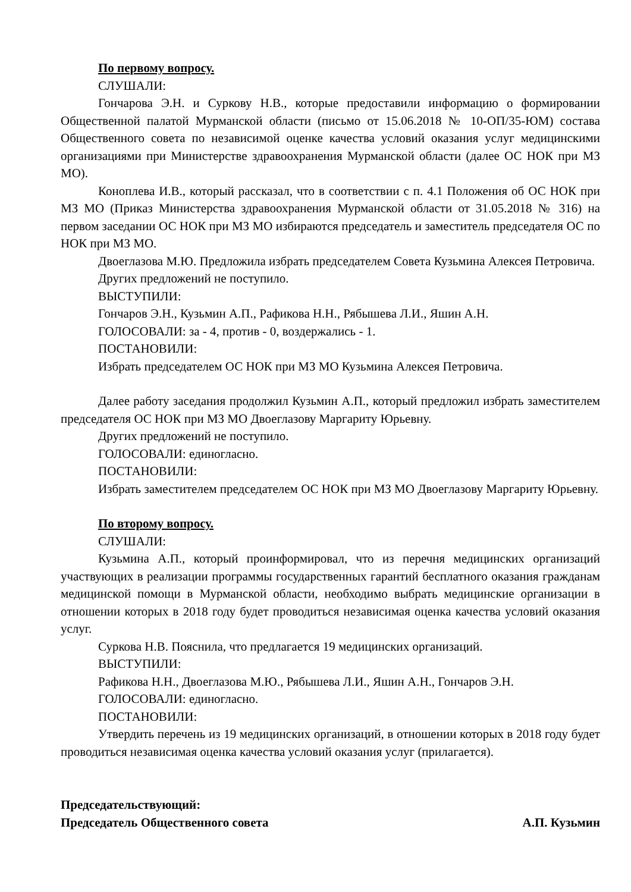По первому вопросу.
СЛУШАЛИ:
Гончарова Э.Н. и Суркову Н.В., которые предоставили информацию о формировании Общественной палатой Мурманской области (письмо от 15.06.2018 № 10-ОП/35-ЮМ) состава Общественного совета по независимой оценке качества условий оказания услуг медицинскими организациями при Министерстве здравоохранения Мурманской области (далее ОС НОК при МЗ МО).
Коноплева И.В., который рассказал, что в соответствии с п. 4.1 Положения об ОС НОК при МЗ МО (Приказ Министерства здравоохранения Мурманской области от 31.05.2018 № 316) на первом заседании ОС НОК при МЗ МО избираются председатель и заместитель председателя ОС по НОК при МЗ МО.
Двоеглазова М.Ю. Предложила избрать председателем Совета Кузьмина Алексея Петровича.
Других предложений не поступило.
ВЫСТУПИЛИ:
Гончаров Э.Н., Кузьмин А.П., Рафикова Н.Н., Рябышева Л.И., Яшин А.Н.
ГОЛОСОВАЛИ: за - 4, против - 0, воздержались - 1.
ПОСТАНОВИЛИ:
Избрать председателем ОС НОК при МЗ МО Кузьмина Алексея Петровича.
Далее работу заседания продолжил Кузьмин А.П., который предложил избрать заместителем председателя ОС НОК при МЗ МО Двоеглазову Маргариту Юрьевну.
Других предложений не поступило.
ГОЛОСОВАЛИ: единогласно.
ПОСТАНОВИЛИ:
Избрать заместителем председателем ОС НОК при МЗ МО Двоеглазову Маргариту Юрьевну.
По второму вопросу.
СЛУШАЛИ:
Кузьмина А.П., который проинформировал, что из перечня медицинских организаций участвующих в реализации программы государственных гарантий бесплатного оказания гражданам медицинской помощи в Мурманской области, необходимо выбрать медицинские организации в отношении которых в 2018 году будет проводиться независимая оценка качества условий оказания услуг.
Суркова Н.В. Пояснила, что предлагается 19 медицинских организаций.
ВЫСТУПИЛИ:
Рафикова Н.Н., Двоеглазова М.Ю., Рябышева Л.И., Яшин А.Н., Гончаров Э.Н.
ГОЛОСОВАЛИ: единогласно.
ПОСТАНОВИЛИ:
Утвердить перечень из 19 медицинских организаций, в отношении которых в 2018 году будет проводиться независимая оценка качества условий оказания услуг (прилагается).
Председательствующий:
Председатель Общественного совета А.П. Кузьмин